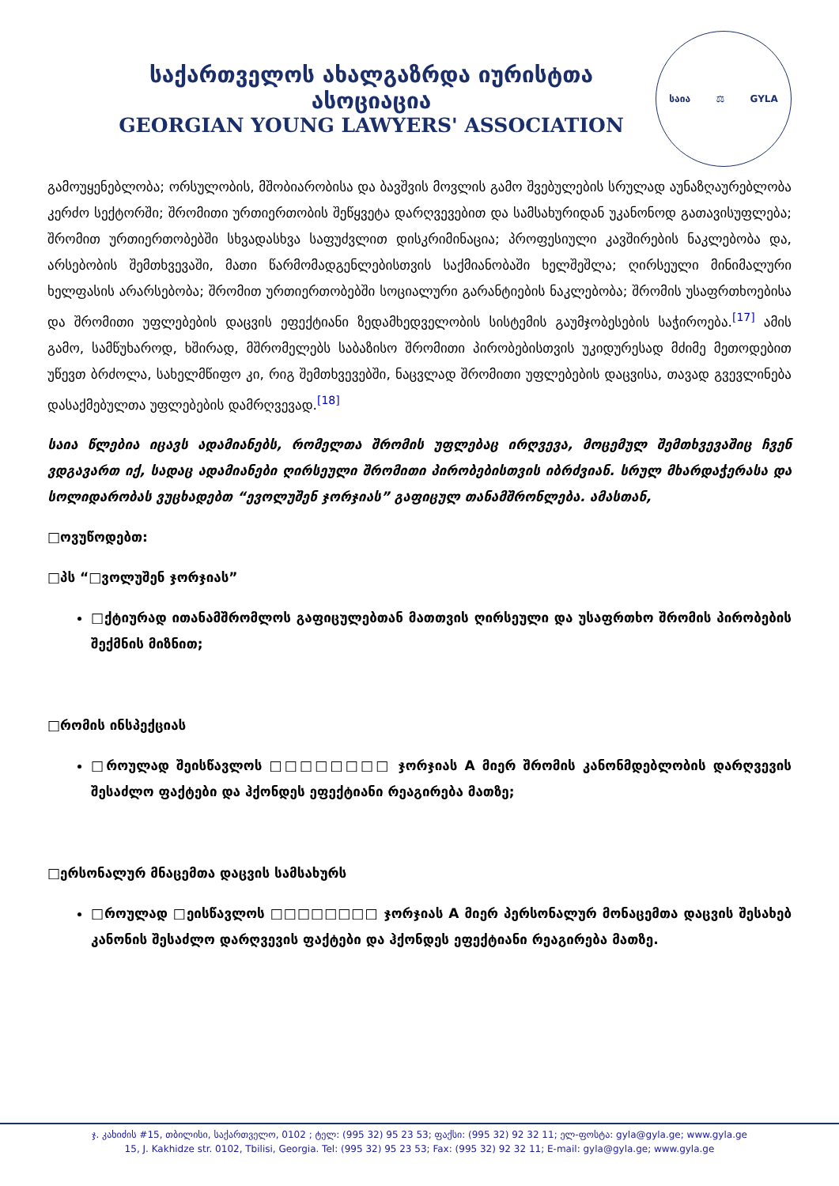საქართველოს ახალგაზრდა იურისტთა ასოციაცია
GEORGIAN YOUNG LAWYERS' ASSOCIATION
საია ⚖ GYLA
გამოუყენებლობა; ორსულობის, მშობიარობისა და ბავშვის მოვლის გამო შვებულების სრულად აუნაზღაურებლობა კერძო სექტორში; შრომითი ურთიერთობის შეწყვეტა დარღვევებით და სამსახურიდან უკანონოდ გათავისუფლება; შრომით ურთიერთობებში სხვადასხვა საფუძვლით დისკრიმინაცია; პროფესიული კავშირების ნაკლებობა და, არსებობის შემთხვევაში, მათი წარმომადგენლებისთვის საქმიანობაში ხელშეშლა; ღირსეული მინიმალური ხელფასის არარსებობა; შრომით ურთიერთობებში სოციალური გარანტიების ნაკლებობა; შრომის უსაფრთხოებისა და შრომითი უფლებების დაცვის ეფექტიანი ზედამხედველობის სისტემის გაუმჯობესების საჭიროება.[17] ამის გამო, სამწუხაროდ, ხშირად, მშრომელებს საბაზისო შრომითი პირობებისთვის უკიდურესად მძიმე მეთოდებით უწევთ ბრძოლა, სახელმწიფო კი, რიგ შემთხვევებში, ნაცვლად შრომითი უფლებების დაცვისა, თავად გვევლინება დასაქმებულთა უფლებების დამრღვევად.[18]
საია წლებია იცავს ადამიანებს, რომელთა შრომის უფლებაც ირღვევა, მოცემულ შემთხვევაშიც ჩვენ ვდგავართ იქ, სადაც ადამიანები ღირსეული შრომითი პირობებისთვის იბრძვიან. სრულ მხარდაჭერასა და სოლიდარობას ვუცხადებთ “ევოლუშენ ჯორჯიას” გაფიცულ თანამშრონლება. ამასთან,
□ოვუწოდებთ:
□პს “□ვოლუშენ ჯორჯიას”
□ქტიურად ითანამშრომლოს გაფიცულებთან მათთვის ღირსეული და უსაფრთხო შრომის პირობების შექმნის მიზნით;
□რომის ინსპექციას
□როულად შეისწავლოს □□□□□□□□ ჯორჯიას A მიერ შრომის კანონმდებლობის დარღვევის შესაძლო ფაქტები და ჰქონდეს ეფექტიანი რეაგირება მათზე;
□ერსონალურ მნაცემთა დაცვის სამსახურს
□როულად □ეისწავლოს □□□□□□□□ ჯორჯიას A მიერ პერსონალურ მონაცემთა დაცვის შესახებ კანონის შესაძლო დარღვევის ფაქტები და ჰქონდეს ეფექტიანი რეაგირება მათზე.
ჯ. კახიძის #15, თბილისი, საქართველო, 0102 ; ტელ: (995 32) 95 23 53; ფაქსი: (995 32) 92 32 11; ელ-ფოსტა: gyla@gyla.ge; www.gyla.ge
15, J. Kakhidze str. 0102, Tbilisi, Georgia. Tel: (995 32) 95 23 53; Fax: (995 32) 92 32 11; E-mail: gyla@gyla.ge; www.gyla.ge